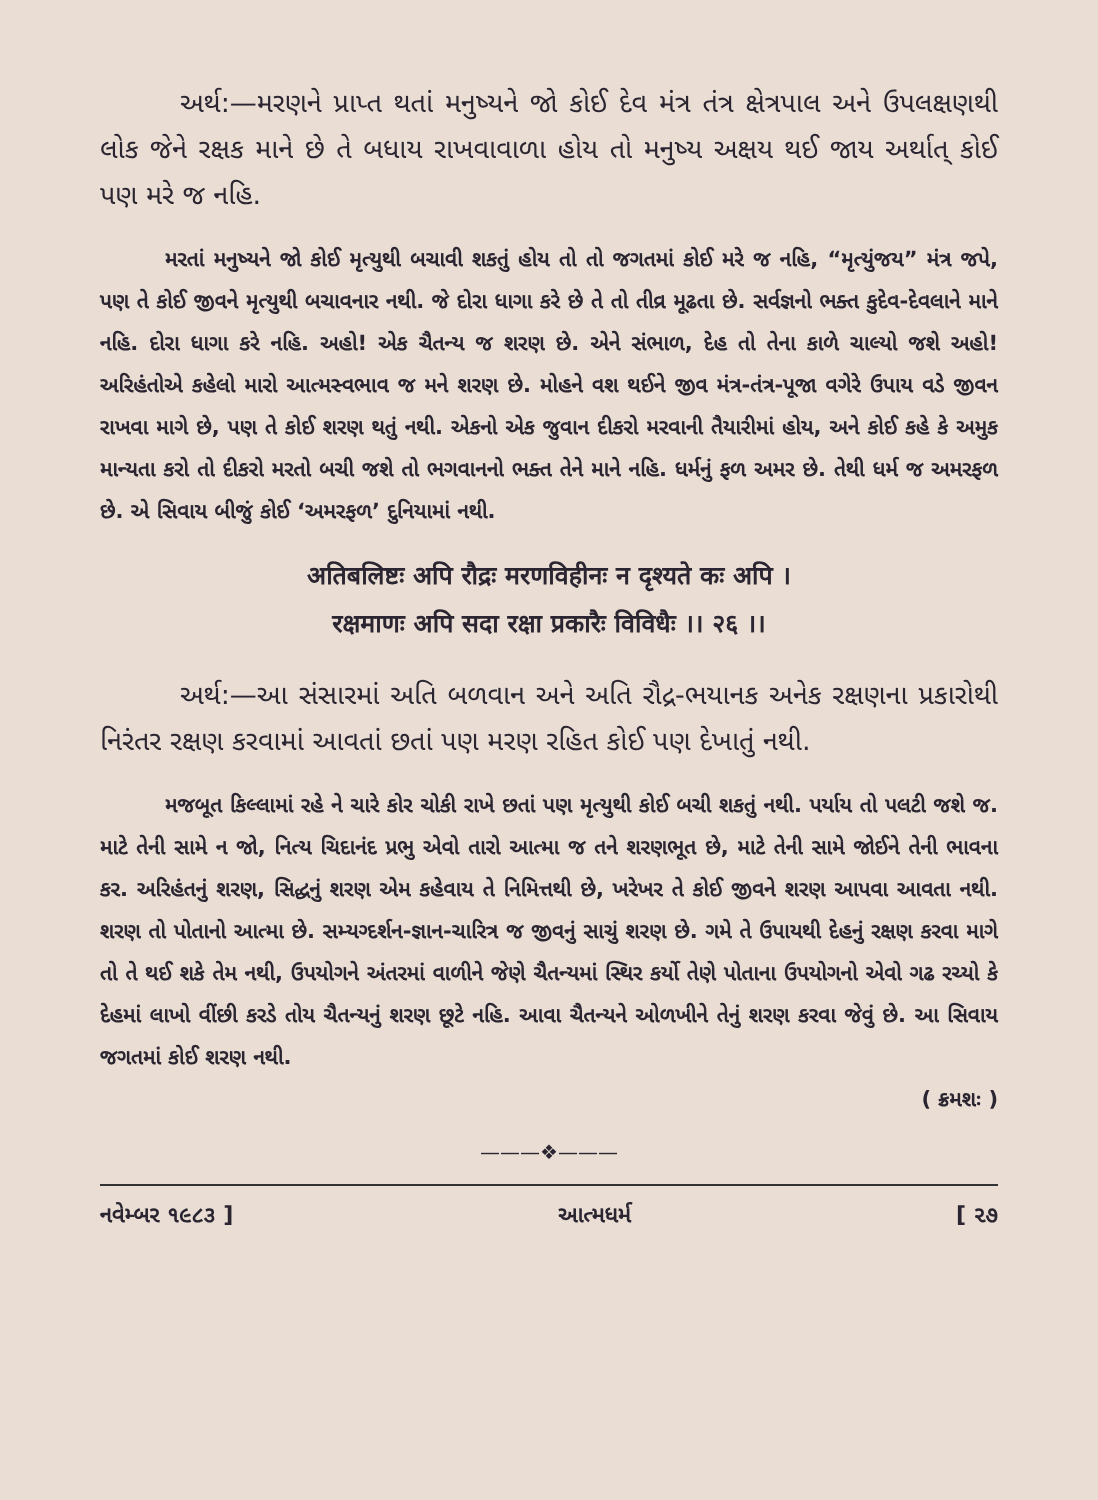અર્થ:—મરણને પ્રાપ્ત થતાં મનુષ્યને જો કોઈ દેવ મંત્ર તંત્ર ક્ષેત્રપાલ અને ઉપલક્ષણથી લોક જેને રક્ષક માને છે તે બધાય રાખવાવાળા હોય તો મનુષ્ય અક્ષય થઈ જાય અર્થાત્ કોઈ પણ મરે જ નહિ.
મરતાં મનુષ્યને જો કોઈ મૃત્યુથી બચાવી શકતું હોય તો તો જગતમાં કોઈ મરે જ નહિ, “મૃત્યુંજય” મંત્ર જપે, પણ તે કોઈ જીવને મૃત્યુથી બચાવનાર નથી. જે દોરા ધાગા કરે છે તે તો તીવ્ર મૂઢતા છે. સર્વજ્ઞનો ભક્ત કુદેવ-દેવલાને માને નહિ. દોરા ધાગા કરે નહિ. અહો! એક ચૈતન્ય જ શરણ છે. એને સંભાળ, દેહ તો તેના કાળે ચાલ્યો જશે અહો! અરિહંતોએ કહેલો મારો આત્મસ્વભાવ જ મને શરણ છે. મોહને વશ થઈને જીવ મંત્ર-તંત્ર-પૂજા વગેરે ઉપાય વડે જીવન રાખવા માગે છે, પણ તે કોઈ શરણ થતું નથી. એકનો એક જુવાન દીકરો મરવાની તૈયારીમાં હોય, અને કોઈ કહે કે અમુક માન્યતા કરો તો દીકરો મરતો બચી જશે તો ભગવાનનો ભક્ત તેને માને નહિ. ધર્મનું ફળ અમર છે. તેથી ધર્મ જ અમરફળ છે. એ સિવાય બીજું કોઈ ‘અમરફળ’ દુનિયામાં નથી.
अतिबलिष्टः अपि रौद्रः मरणविहीनः न दृश्यते कः अपि ।
रक्षमाणः अपि सदा रक्षा प्रकारैः विविधैः ।। २६ ।।
અર્થ:—આ સંસારમાં અતિ બળવાન અને અતિ રૌદ્ર-ભયાનક અનેક રક્ષણના પ્રકારોથી નિરંતર રક્ષણ કરવામાં આવતાં છતાં પણ મરણ રહિત કોઈ પણ દેખાતું નથી.
મજબૂત કિલ્લામાં રહે ને ચારે કોર ચોકી રાખે છતાં પણ મૃત્યુથી કોઈ બચી શકતું નથી. પર્યાય તો પલટી જશે જ. માટે તેની સામે ન જો, નિત્ય ચિદાનંદ પ્રભુ એવો તારો આત્મા જ તને શરણભૂત છે, માટે તેની સામે જોઈને તેની ભાવના કર. અરિહંતનું શરણ, સિદ્ધનું શરણ એમ કહેવાય તે નિમિત્તથી છે, ખરેખર તે કોઈ જીવને શરણ આપવા આવતા નથી. શરણ તો પોતાનો આત્મા છે. સમ્યગ્દર્શન-જ્ઞાન-ચારિત્ર જ જીવનું સાચું શરણ છે. ગમે તે ઉપાયથી દેહનું રક્ષણ કરવા માગે તો તે થઈ શકે તેમ નથી, ઉપયોગને અંતરમાં વાળીને જેણે ચૈતન્યમાં સ્થિર કર્યો તેણે પોતાના ઉપયોગનો એવો ગઢ રચ્યો કે દેહમાં લાખો વીંછી કરડે તોય ચૈતન્યનું શરણ છૂટે નહિ. આવા ચૈતન્યને ઓળખીને તેનું શરણ કરવા જેવું છે. આ સિવાય જગતમાં કોઈ શરણ નથી.
( ક્રમશઃ )
———❖———
નવેમ્બર ૧૯૮૩ ] આત્મધર્મ [ ૨૭